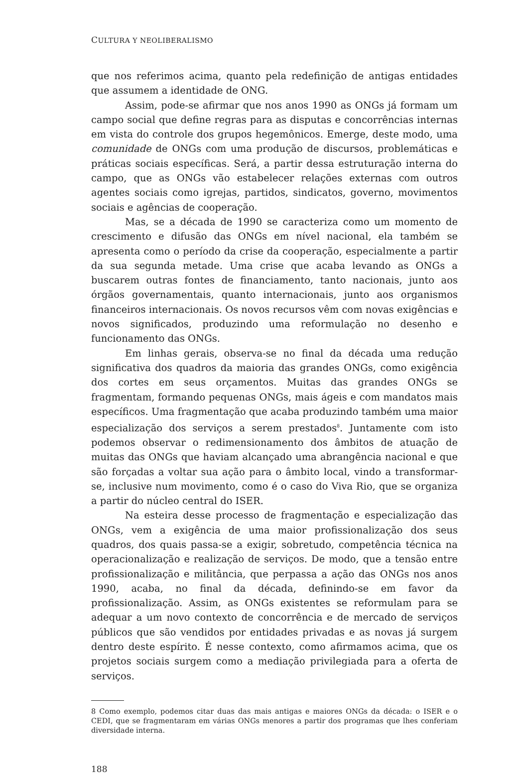CULTURA Y NEOLIBERALISMO
que nos referimos acima, quanto pela redefinição de antigas entidades que assumem a identidade de ONG.
Assim, pode-se afirmar que nos anos 1990 as ONGs já formam um campo social que define regras para as disputas e concorrências internas em vista do controle dos grupos hegemônicos. Emerge, deste modo, uma comunidade de ONGs com uma produção de discursos, problemáticas e práticas sociais específicas. Será, a partir dessa estruturação interna do campo, que as ONGs vão estabelecer relações externas com outros agentes sociais como igrejas, partidos, sindicatos, governo, movimentos sociais e agências de cooperação.
Mas, se a década de 1990 se caracteriza como um momento de crescimento e difusão das ONGs em nível nacional, ela também se apresenta como o período da crise da cooperação, especialmente a partir da sua segunda metade. Uma crise que acaba levando as ONGs a buscarem outras fontes de financiamento, tanto nacionais, junto aos órgãos governamentais, quanto internacionais, junto aos organismos financeiros internacionais. Os novos recursos vêm com novas exigências e novos significados, produzindo uma reformulação no desenho e funcionamento das ONGs.
Em linhas gerais, observa-se no final da década uma redução significativa dos quadros da maioria das grandes ONGs, como exigência dos cortes em seus orçamentos. Muitas das grandes ONGs se fragmentam, formando pequenas ONGs, mais ágeis e com mandatos mais específicos. Uma fragmentação que acaba produzindo também uma maior especialização dos serviços a serem prestados<sup>8</sup>. Juntamente com isto podemos observar o redimensionamento dos âmbitos de atuação de muitas das ONGs que haviam alcançado uma abrangência nacional e que são forçadas a voltar sua ação para o âmbito local, vindo a transformar-se, inclusive num movimento, como é o caso do Viva Rio, que se organiza a partir do núcleo central do ISER.
Na esteira desse processo de fragmentação e especialização das ONGs, vem a exigência de uma maior profissionalização dos seus quadros, dos quais passa-se a exigir, sobretudo, competência técnica na operacionalização e realização de serviços. De modo, que a tensão entre profissionalização e militância, que perpassa a ação das ONGs nos anos 1990, acaba, no final da década, definindo-se em favor da profissionalização. Assim, as ONGs existentes se reformulam para se adequar a um novo contexto de concorrência e de mercado de serviços públicos que são vendidos por entidades privadas e as novas já surgem dentro deste espírito. É nesse contexto, como afirmamos acima, que os projetos sociais surgem como a mediação privilegiada para a oferta de serviços.
8 Como exemplo, podemos citar duas das mais antigas e maiores ONGs da década: o ISER e o CEDI, que se fragmentaram em várias ONGs menores a partir dos programas que lhes conferiam diversidade interna.
188